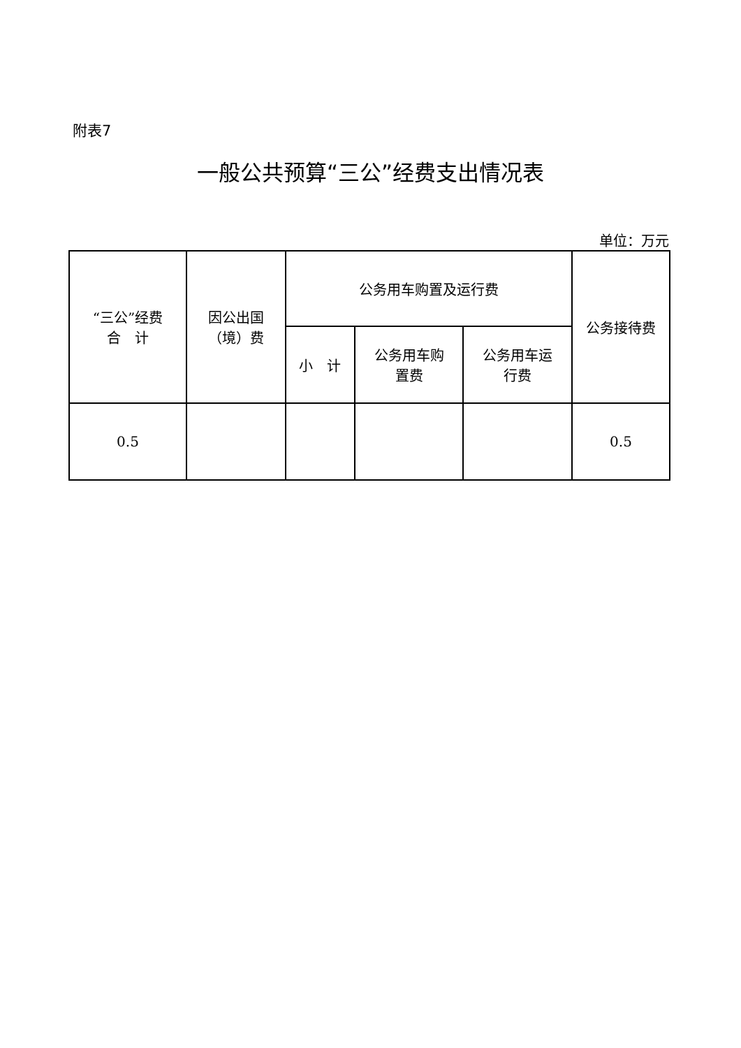附表7
一般公共预算“三公”经费支出情况表
单位：万元
| “三公”经费 合 计 | 因公出国 （境）费 | 公务用车购置及运行费 | | | 公务接待费 |
| --- | --- | --- | --- | --- | --- |
| | | 小 计 | 公务用车购 置费 | 公务用车运 行费 | |
| 0.5 | | | | | 0.5 |